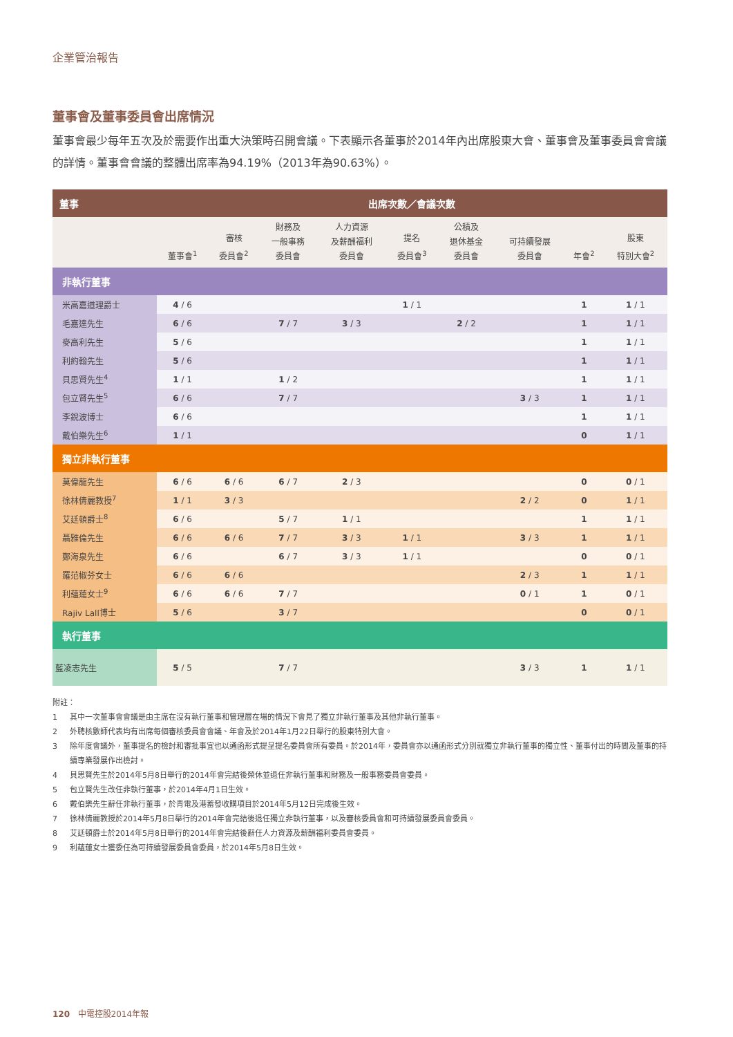企業管治報告
董事會及董事委員會出席情況
董事會最少每年五次及於需要作出重大決策時召開會議。下表顯示各董事於2014年內出席股東大會、董事會及董事委員會會議的詳情。董事會會議的整體出席率為94.19%（2013年為90.63%）。
| 董事 | 出席次數／會議次數 | | | | | | | | |
| --- | --- | --- | --- | --- | --- | --- | --- | --- | --- |
| | 董事會<sup>1</sup> | 審核 委員會<sup>2</sup> | 財務及 一般事務 委員會 | 人力資源 及薪酬福利 委員會 | 提名 委員會<sup>3</sup> | 公積及 退休基金 委員會 | 可持續發展 委員會 | 年會<sup>2</sup> | 股東 特別大會<sup>2</sup> |
| 非執行董事 | | | | | | | | | |
| 米高嘉道理爵士 | 4 / 6 | | | | 1 / 1 | | | 1 | 1 / 1 |
| 毛嘉達先生 | 6 / 6 | | 7 / 7 | 3 / 3 | | 2 / 2 | | 1 | 1 / 1 |
| 麥高利先生 | 5 / 6 | | | | | | | 1 | 1 / 1 |
| 利約翰先生 | 5 / 6 | | | | | | | 1 | 1 / 1 |
| 貝思賢先生<sup>4</sup> | 1 / 1 | | 1 / 2 | | | | | 1 | 1 / 1 |
| 包立賢先生<sup>5</sup> | 6 / 6 | | 7 / 7 | | | | 3 / 3 | 1 | 1 / 1 |
| 李銳波博士 | 6 / 6 | | | | | | | 1 | 1 / 1 |
| 戴伯樂先生<sup>6</sup> | 1 / 1 | | | | | | | 0 | 1 / 1 |
| 獨立非執行董事 | | | | | | | | | |
| 莫偉龍先生 | 6 / 6 | 6 / 6 | 6 / 7 | 2 / 3 | | | | 0 | 0 / 1 |
| 徐林倩麗教授<sup>7</sup> | 1 / 1 | 3 / 3 | | | | | 2 / 2 | 0 | 1 / 1 |
| 艾廷頓爵士<sup>8</sup> | 6 / 6 | | 5 / 7 | 1 / 1 | | | | 1 | 1 / 1 |
| 聶雅倫先生 | 6 / 6 | 6 / 6 | 7 / 7 | 3 / 3 | 1 / 1 | | 3 / 3 | 1 | 1 / 1 |
| 鄭海泉先生 | 6 / 6 | | 6 / 7 | 3 / 3 | 1 / 1 | | | 0 | 0 / 1 |
| 羅范椒芬女士 | 6 / 6 | 6 / 6 | | | | | 2 / 3 | 1 | 1 / 1 |
| 利蘊蓮女士<sup>9</sup> | 6 / 6 | 6 / 6 | 7 / 7 | | | | 0 / 1 | 1 | 0 / 1 |
| Rajiv Lall博士 | 5 / 6 | | 3 / 7 | | | | | 0 | 0 / 1 |
| 執行董事 | | | | | | | | | |
| 藍凌志先生 | 5 / 5 | | 7 / 7 | | | | 3 / 3 | 1 | 1 / 1 |
附註：
1 其中一次董事會會議是由主席在沒有執行董事和管理層在場的情況下會見了獨立非執行董事及其他非執行董事。
2 外聘核數師代表均有出席每個審核委員會會議、年會及於2014年1月22日舉行的股東特別大會。
3 除年度會議外，董事提名的檢討和審批事宜也以通函形式提呈提名委員會所有委員。於2014年，委員會亦以通函形式分別就獨立非執行董事的獨立性、董事付出的時間及董事的持續專業發展作出檢討。
4 貝思賢先生於2014年5月8日舉行的2014年會完結後榮休並退任非執行董事和財務及一般事務委員會委員。
5 包立賢先生改任非執行董事，於2014年4月1日生效。
6 戴伯樂先生辭任非執行董事，於青電及港蓄發收購項目於2014年5月12日完成後生效。
7 徐林倩麗教授於2014年5月8日舉行的2014年會完結後退任獨立非執行董事，以及審核委員會和可持續發展委員會委員。
8 艾廷頓爵士於2014年5月8日舉行的2014年會完結後辭任人力資源及薪酬福利委員會委員。
9 利蘊蓮女士獲委任為可持續發展委員會委員，於2014年5月8日生效。
120 中電控股2014年報